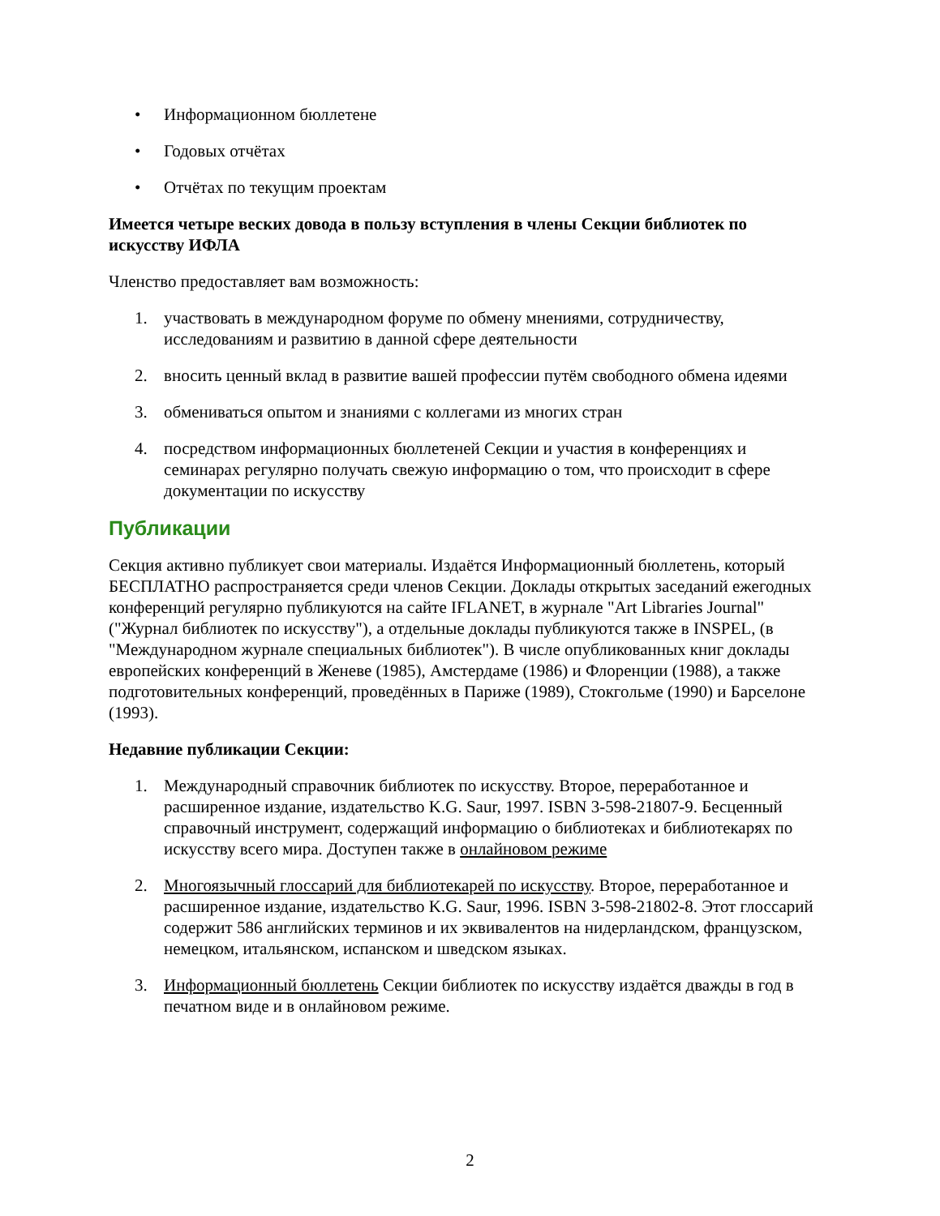• Информационном бюллетене
• Годовых отчётах
• Отчётах по текущим проектам
Имеется четыре веских довода в пользу вступления в члены Секции библиотек по искусству ИФЛА
Членство предоставляет вам возможность:
1. участвовать в международном форуме по обмену мнениями, сотрудничеству, исследованиям и развитию в данной сфере деятельности
2. вносить ценный вклад в развитие вашей профессии путём свободного обмена идеями
3. обмениваться опытом и знаниями с коллегами из многих стран
4. посредством информационных бюллетеней Секции и участия в конференциях и семинарах регулярно получать свежую информацию о том, что происходит в сфере документации по искусству
Публикации
Секция активно публикует свои материалы. Издаётся Информационный бюллетень, который БЕСПЛАТНО распространяется среди членов Секции. Доклады открытых заседаний ежегодных конференций регулярно публикуются на сайте IFLANET, в журнале "Art Libraries Journal" ("Журнал библиотек по искусству"), а отдельные доклады публикуются также в INSPEL, (в "Международном журнале специальных библиотек"). В числе опубликованных книг доклады европейских конференций в Женеве (1985), Амстердаме (1986) и Флоренции (1988), а также подготовительных конференций, проведённых в Париже (1989), Стокгольме (1990) и Барселоне (1993).
Недавние публикации Секции:
1. Международный справочник библиотек по искусству. Второе, переработанное и расширенное издание, издательство K.G. Saur, 1997. ISBN 3-598-21807-9. Бесценный справочный инструмент, содержащий информацию о библиотеках и библиотекарях по искусству всего мира. Доступен также в онлайновом режиме
2. Многоязычный глоссарий для библиотекарей по искусству. Второе, переработанное и расширенное издание, издательство K.G. Saur, 1996. ISBN 3-598-21802-8. Этот глоссарий содержит 586 английских терминов и их эквивалентов на нидерландском, французском, немецком, итальянском, испанском и шведском языках.
3. Информационный бюллетень Секции библиотек по искусству издаётся дважды в год в печатном виде и в онлайновом режиме.
2